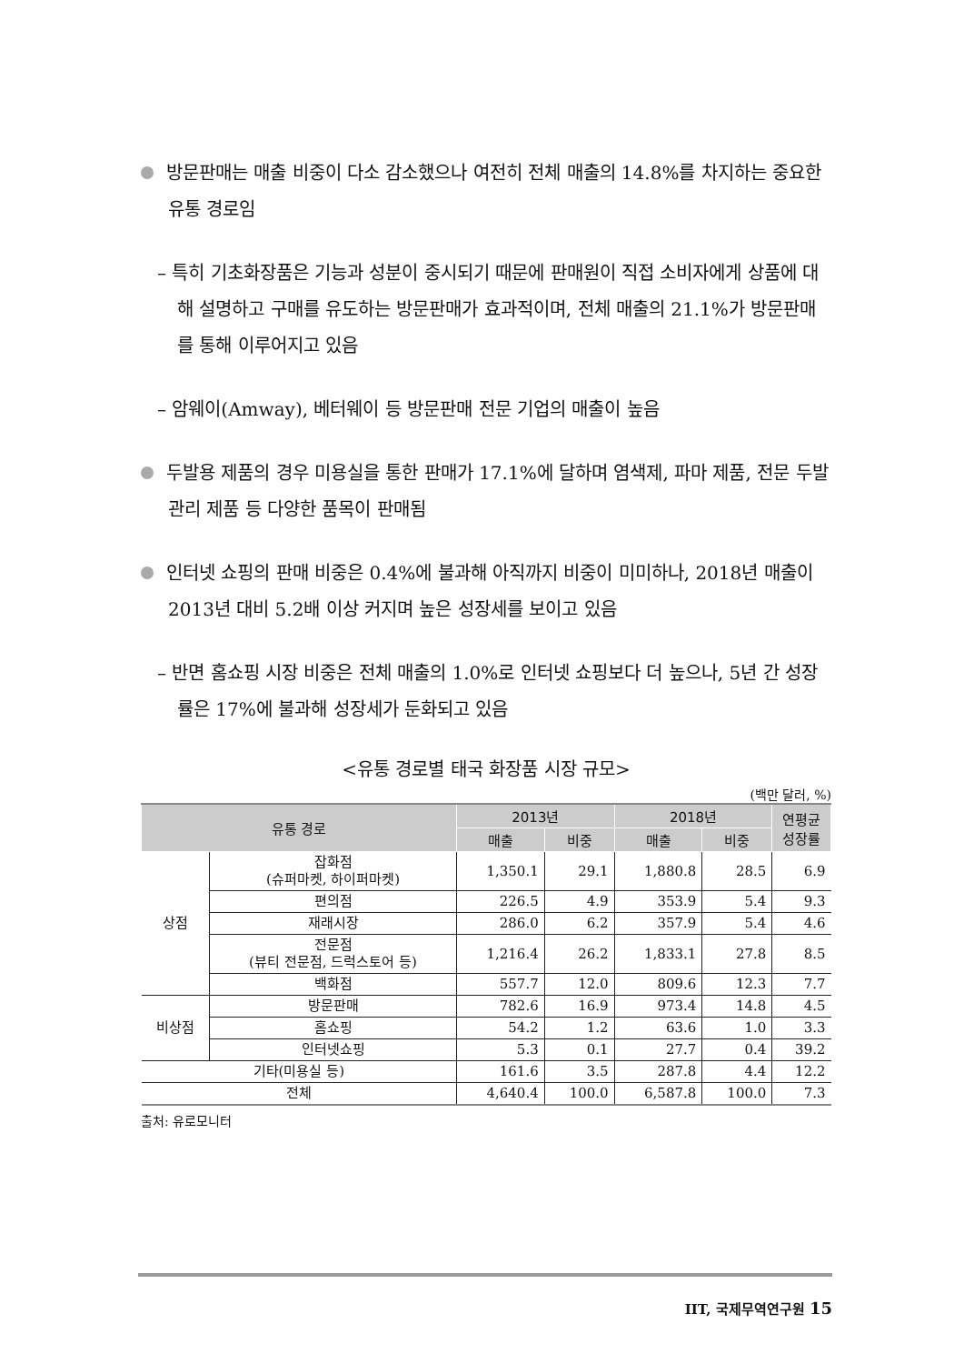방문판매는 매출 비중이 다소 감소했으나 여전히 전체 매출의 14.8%를 차지하는 중요한 유통 경로임
– 특히 기초화장품은 기능과 성분이 중시되기 때문에 판매원이 직접 소비자에게 상품에 대해 설명하고 구매를 유도하는 방문판매가 효과적이며, 전체 매출의 21.1%가 방문판매를 통해 이루어지고 있음
– 암웨이(Amway), 베터웨이 등 방문판매 전문 기업의 매출이 높음
두발용 제품의 경우 미용실을 통한 판매가 17.1%에 달하며 염색제, 파마 제품, 전문 두발 관리 제품 등 다양한 품목이 판매됨
인터넷 쇼핑의 판매 비중은 0.4%에 불과해 아직까지 비중이 미미하나, 2018년 매출이 2013년 대비 5.2배 이상 커지며 높은 성장세를 보이고 있음
– 반면 홈쇼핑 시장 비중은 전체 매출의 1.0%로 인터넷 쇼핑보다 더 높으나, 5년 간 성장률은 17%에 불과해 성장세가 둔화되고 있음
<유통 경로별 태국 화장품 시장 규모>
(백만 달러, %)
| 유통 경로 | | 2013년 | | 2018년 | | 연평균 성장률 |
| --- | --- | --- | --- | --- | --- | --- |
| | | 매출 | 비중 | 매출 | 비중 | |
| 상점 | 잡화점 (슈퍼마켓, 하이퍼마켓) | 1,350.1 | 29.1 | 1,880.8 | 28.5 | 6.9 |
| | 편의점 | 226.5 | 4.9 | 353.9 | 5.4 | 9.3 |
| | 재래시장 | 286.0 | 6.2 | 357.9 | 5.4 | 4.6 |
| | 전문점 (뷰티 전문점, 드럭스토어 등) | 1,216.4 | 26.2 | 1,833.1 | 27.8 | 8.5 |
| | 백화점 | 557.7 | 12.0 | 809.6 | 12.3 | 7.7 |
| 비상점 | 방문판매 | 782.6 | 16.9 | 973.4 | 14.8 | 4.5 |
| | 홈쇼핑 | 54.2 | 1.2 | 63.6 | 1.0 | 3.3 |
| | 인터넷쇼핑 | 5.3 | 0.1 | 27.7 | 0.4 | 39.2 |
| 기타(미용실 등) | | 161.6 | 3.5 | 287.8 | 4.4 | 12.2 |
| 전체 | | 4,640.4 | 100.0 | 6,587.8 | 100.0 | 7.3 |
출처: 유로모니터
IIT, 국제무역연구원 15